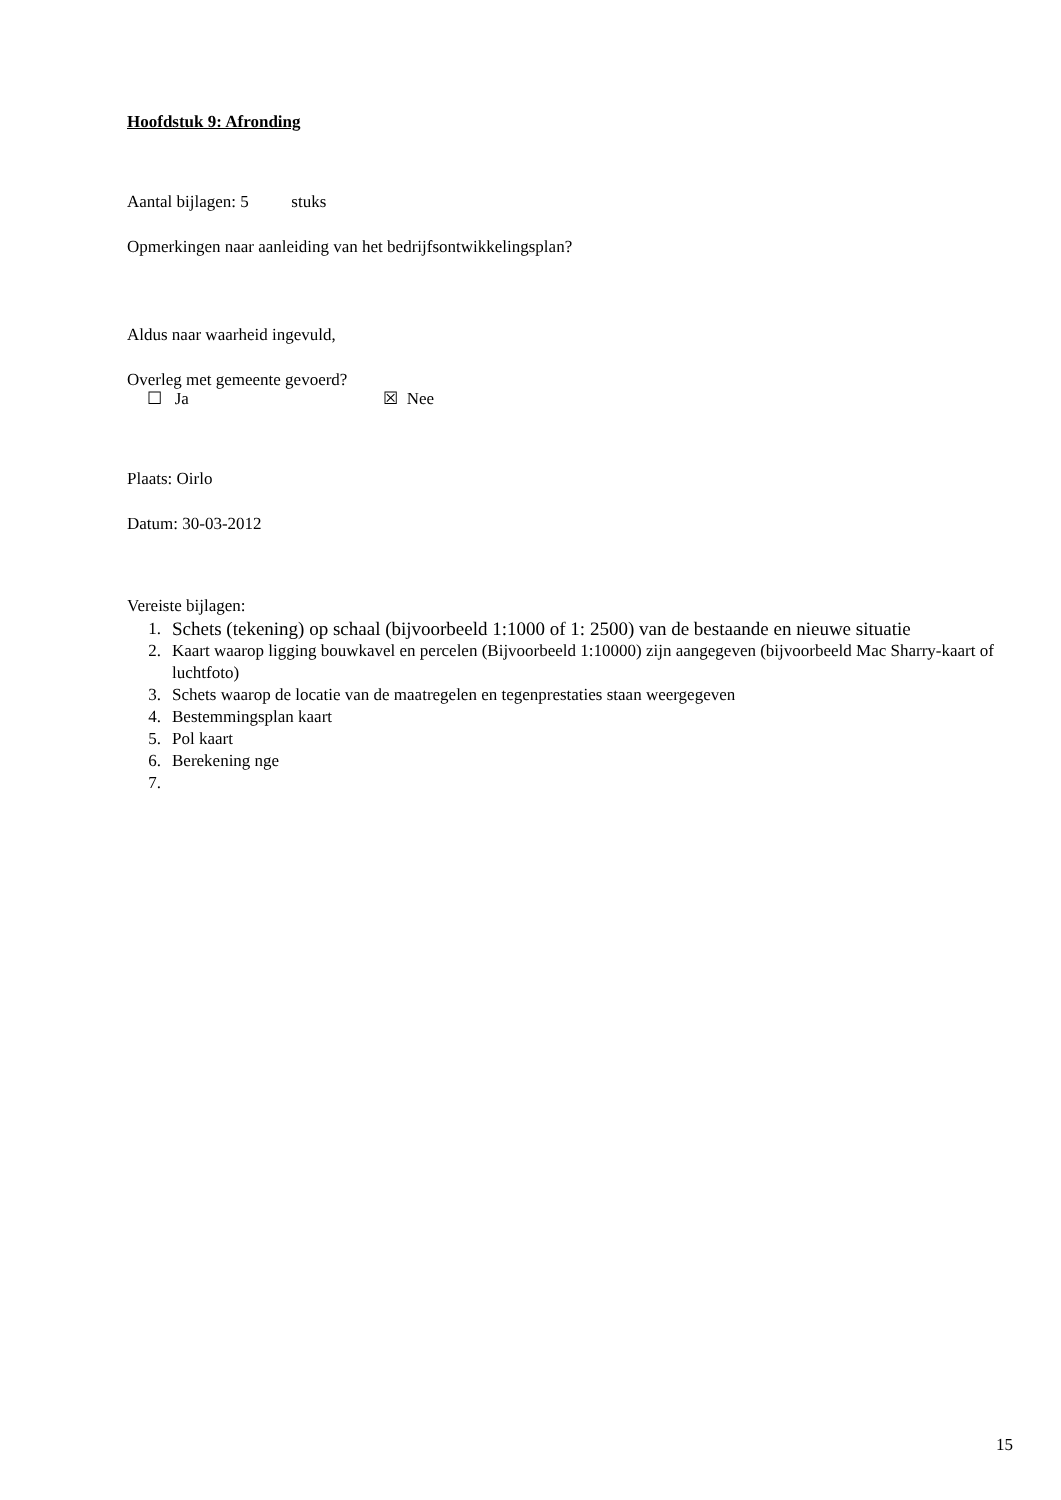Hoofdstuk 9: Afronding
Aantal bijlagen: 5 stuks
Opmerkingen naar aanleiding van het bedrijfsontwikkelingsplan?
Aldus naar waarheid ingevuld,
Overleg met gemeente gevoerd?
☐ Ja ☒ Nee
Plaats: Oirlo
Datum: 30-03-2012
Vereiste bijlagen:
1. Schets (tekening) op schaal (bijvoorbeeld 1:1000 of 1: 2500) van de bestaande en nieuwe situatie
2. Kaart waarop ligging bouwkavel en percelen (Bijvoorbeeld 1:10000) zijn aangegeven (bijvoorbeeld Mac Sharry-kaart of luchtfoto)
3. Schets waarop de locatie van de maatregelen en tegenprestaties staan weergegeven
4. Bestemmingsplan kaart
5. Pol kaart
6. Berekening nge
7.
15